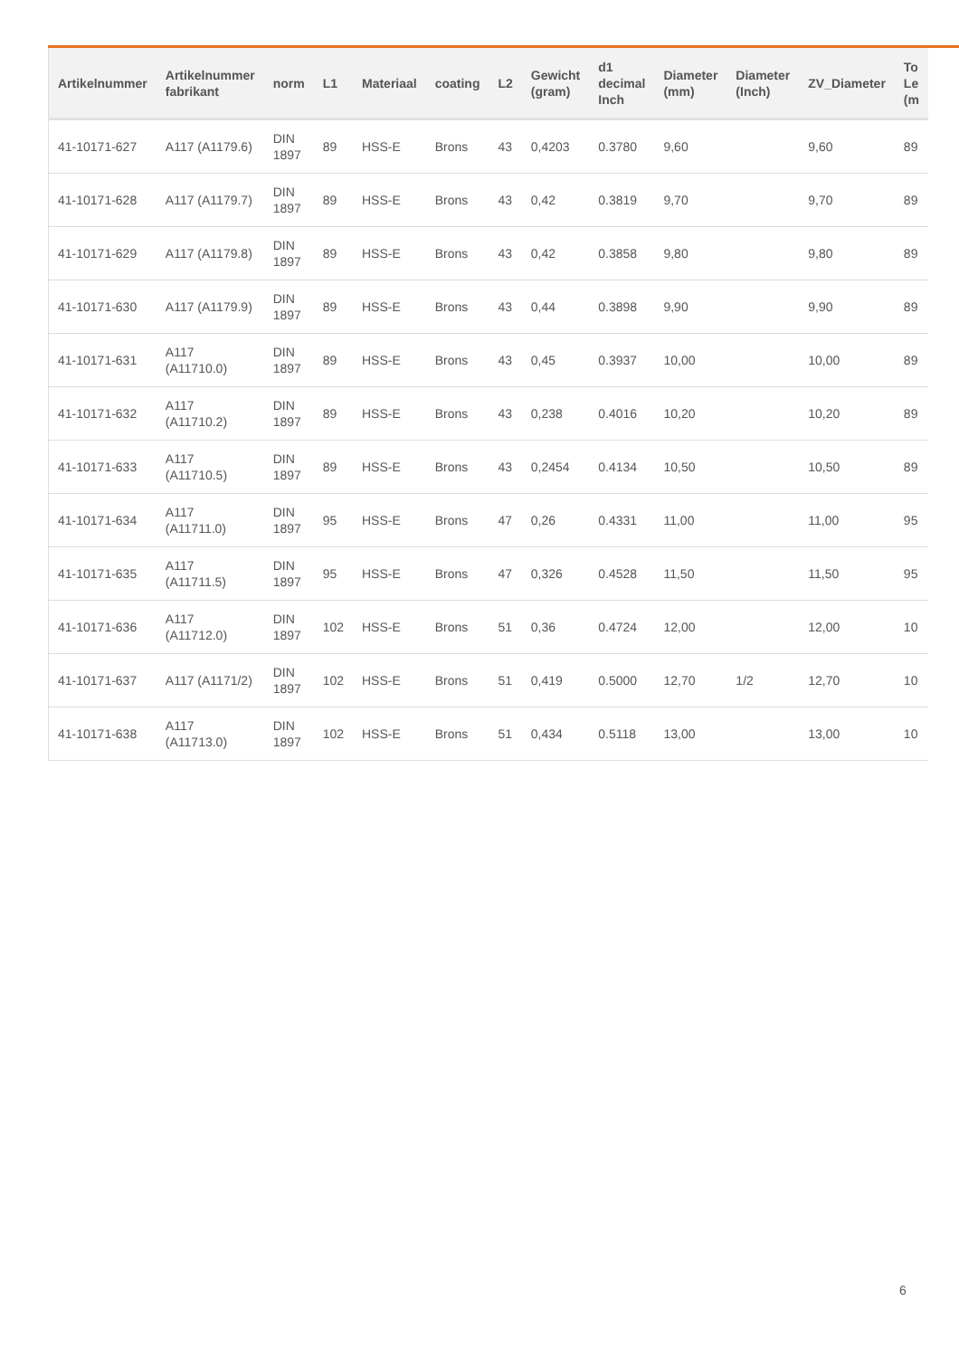| Artikelnummer | Artikelnummer fabrikant | norm | L1 | Materiaal | coating | L2 | Gewicht (gram) | d1 decimal Inch | Diameter (mm) | Diameter (Inch) | ZV_Diameter | To Le (m |
| --- | --- | --- | --- | --- | --- | --- | --- | --- | --- | --- | --- | --- |
| 41-10171-627 | A117 (A1179.6) | DIN 1897 | 89 | HSS-E | Brons | 43 | 0,4203 | 0.3780 | 9,60 | | 9,60 | 89 |
| 41-10171-628 | A117 (A1179.7) | DIN 1897 | 89 | HSS-E | Brons | 43 | 0,42 | 0.3819 | 9,70 | | 9,70 | 89 |
| 41-10171-629 | A117 (A1179.8) | DIN 1897 | 89 | HSS-E | Brons | 43 | 0,42 | 0.3858 | 9,80 | | 9,80 | 89 |
| 41-10171-630 | A117 (A1179.9) | DIN 1897 | 89 | HSS-E | Brons | 43 | 0,44 | 0.3898 | 9,90 | | 9,90 | 89 |
| 41-10171-631 | A117 (A11710.0) | DIN 1897 | 89 | HSS-E | Brons | 43 | 0,45 | 0.3937 | 10,00 | | 10,00 | 89 |
| 41-10171-632 | A117 (A11710.2) | DIN 1897 | 89 | HSS-E | Brons | 43 | 0,238 | 0.4016 | 10,20 | | 10,20 | 89 |
| 41-10171-633 | A117 (A11710.5) | DIN 1897 | 89 | HSS-E | Brons | 43 | 0,2454 | 0.4134 | 10,50 | | 10,50 | 89 |
| 41-10171-634 | A117 (A11711.0) | DIN 1897 | 95 | HSS-E | Brons | 47 | 0,26 | 0.4331 | 11,00 | | 11,00 | 95 |
| 41-10171-635 | A117 (A11711.5) | DIN 1897 | 95 | HSS-E | Brons | 47 | 0,326 | 0.4528 | 11,50 | | 11,50 | 95 |
| 41-10171-636 | A117 (A11712.0) | DIN 1897 | 102 | HSS-E | Brons | 51 | 0,36 | 0.4724 | 12,00 | | 12,00 | 10 |
| 41-10171-637 | A117 (A1171/2) | DIN 1897 | 102 | HSS-E | Brons | 51 | 0,419 | 0.5000 | 12,70 | 1/2 | 12,70 | 10 |
| 41-10171-638 | A117 (A11713.0) | DIN 1897 | 102 | HSS-E | Brons | 51 | 0,434 | 0.5118 | 13,00 | | 13,00 | 10 |
6